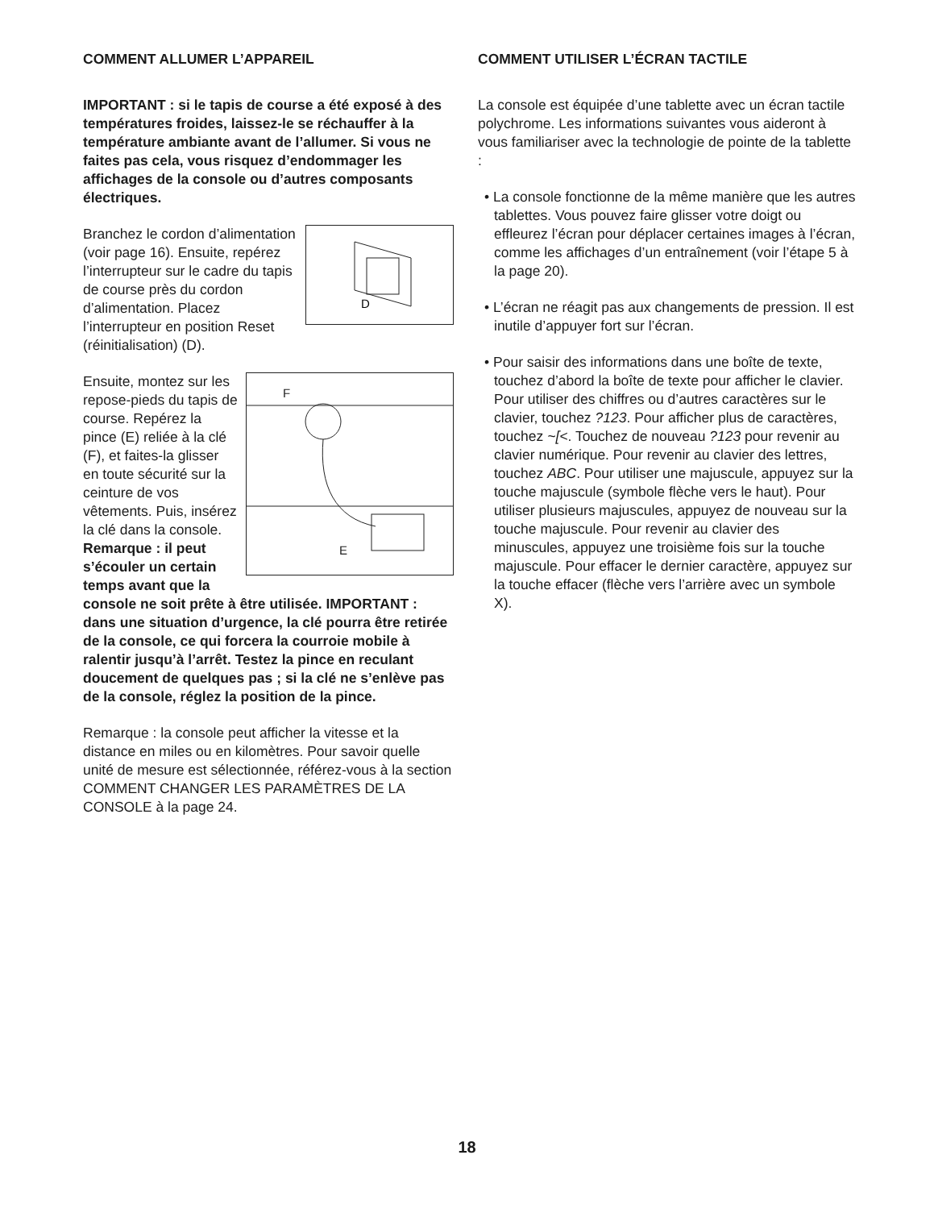COMMENT ALLUMER L’APPAREIL
IMPORTANT : si le tapis de course a été exposé à des températures froides, laissez-le se réchauffer à la température ambiante avant de l’allumer. Si vous ne faites pas cela, vous risquez d’endommager les affichages de la console ou d’autres composants électriques.
D
Branchez le cordon d’alimentation (voir page 16). Ensuite, repérez l’interrupteur sur le cadre du tapis de course près du cordon d’alimentation. Placez l’interrupteur en position Reset (réinitialisation) (D).
F
E
Ensuite, montez sur les repose-pieds du tapis de course. Repérez la pince (E) reliée à la clé (F), et faites-la glisser en toute sécurité sur la ceinture de vos vêtements. Puis, insérez la clé dans la console. Remarque : il peut s’écouler un certain temps avant que la console ne soit prête à être utilisée. IMPORTANT : dans une situation d’urgence, la clé pourra être retirée de la console, ce qui forcera la courroie mobile à ralentir jusqu’à l’arrêt. Testez la pince en reculant doucement de quelques pas ; si la clé ne s’enlève pas de la console, réglez la position de la pince.
Remarque : la console peut afficher la vitesse et la distance en miles ou en kilomètres. Pour savoir quelle unité de mesure est sélectionnée, référez-vous à la section COMMENT CHANGER LES PARAMÈTRES DE LA CONSOLE à la page 24.
COMMENT UTILISER L’ÉCRAN TACTILE
La console est équipée d’une tablette avec un écran tactile polychrome. Les informations suivantes vous aideront à vous familiariser avec la technologie de pointe de la tablette :
• La console fonctionne de la même manière que les autres tablettes. Vous pouvez faire glisser votre doigt ou effleurez l’écran pour déplacer certaines images à l’écran, comme les affichages d’un entraînement (voir l’étape 5 à la page 20).
• L’écran ne réagit pas aux changements de pression. Il est inutile d’appuyer fort sur l’écran.
• Pour saisir des informations dans une boîte de texte, touchez d’abord la boîte de texte pour afficher le clavier. Pour utiliser des chiffres ou d’autres caractères sur le clavier, touchez ?123. Pour afficher plus de caractères, touchez ~[<. Touchez de nouveau ?123 pour revenir au clavier numérique. Pour revenir au clavier des lettres, touchez ABC. Pour utiliser une majuscule, appuyez sur la touche majuscule (symbole flèche vers le haut). Pour utiliser plusieurs majuscules, appuyez de nouveau sur la touche majuscule. Pour revenir au clavier des minuscules, appuyez une troisième fois sur la touche majuscule. Pour effacer le dernier caractère, appuyez sur la touche effacer (flèche vers l’arrière avec un symbole X).
18